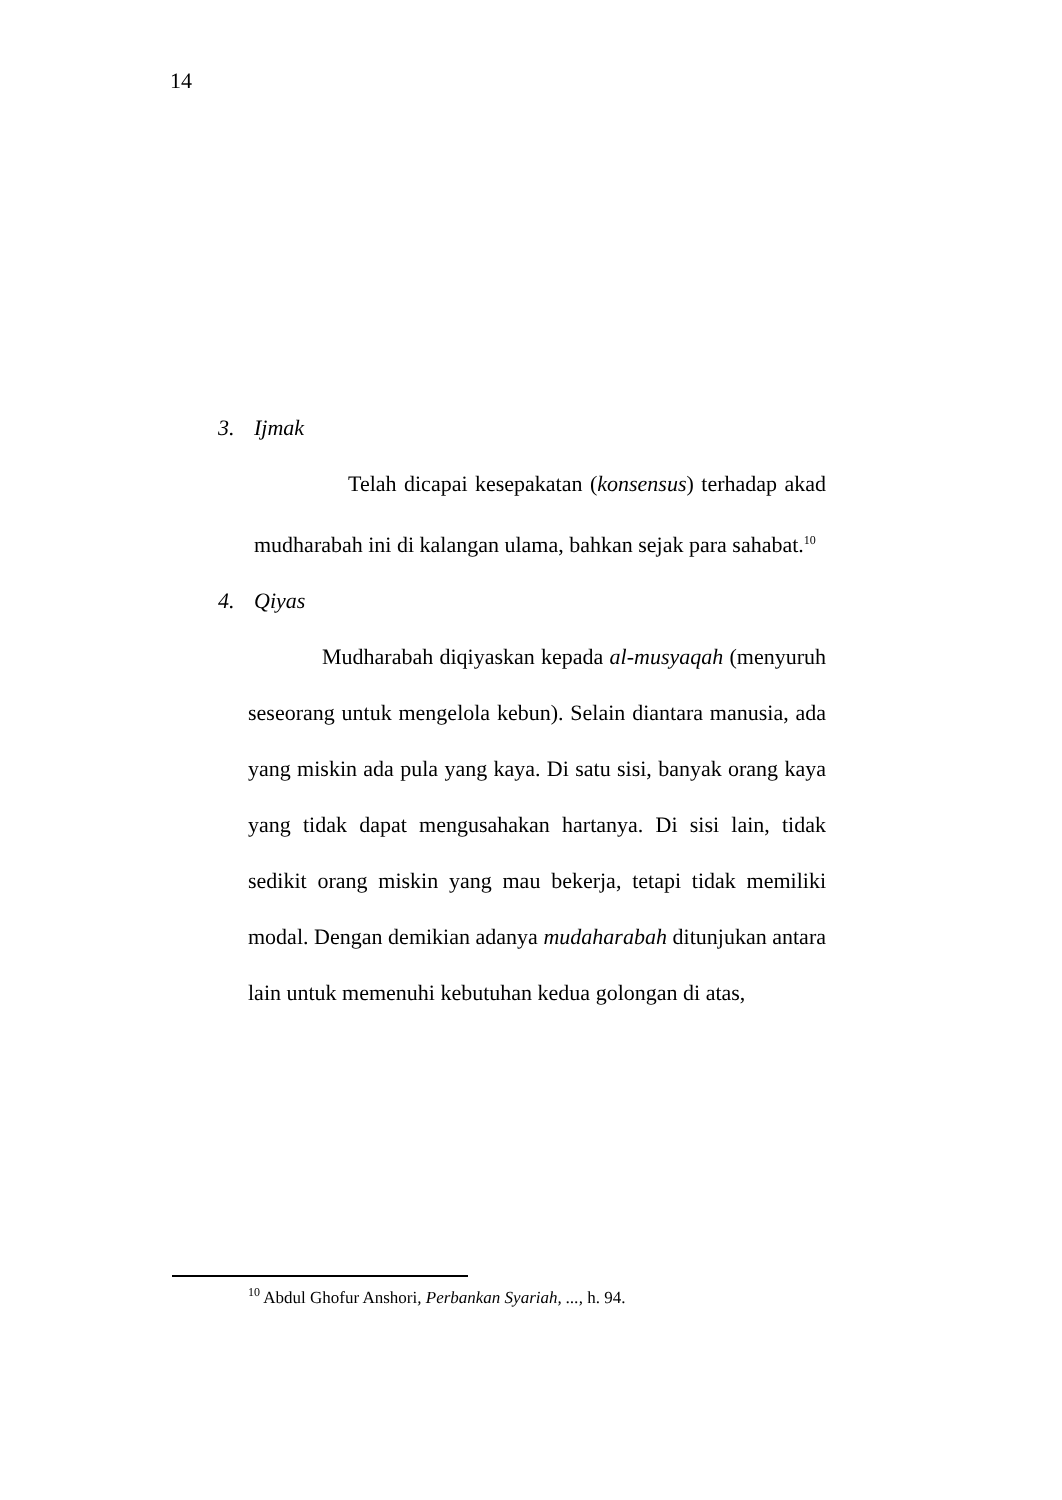14
3. Ijmak
Telah dicapai kesepakatan (konsensus) terhadap akad mudharabah ini di kalangan ulama, bahkan sejak para sahabat.<sup>10</sup>
4. Qiyas
Mudharabah diqiyaskan kepada al-musyaqah (menyuruh seseorang untuk mengelola kebun). Selain diantara manusia, ada yang miskin ada pula yang kaya. Di satu sisi, banyak orang kaya yang tidak dapat mengusahakan hartanya. Di sisi lain, tidak sedikit orang miskin yang mau bekerja, tetapi tidak memiliki modal. Dengan demikian adanya mudaharabah ditunjukan antara lain untuk memenuhi kebutuhan kedua golongan di atas,
<sup>10</sup> Abdul Ghofur Anshori, Perbankan Syariah, ..., h. 94.